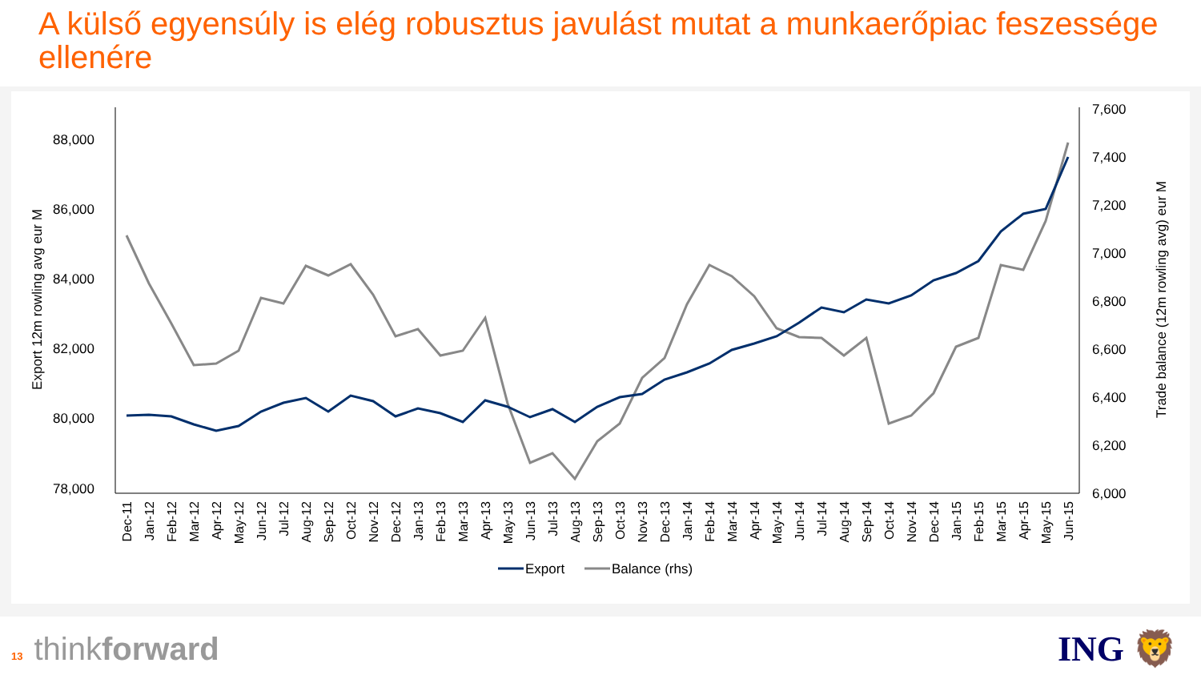A külső egyensúly is elég robusztus javulást mutat a munkaerőpiac feszessége ellenére
88,000
86,000
84,000
82,000
80,000
78,000
7,600
7,400
7,200
7,000
6,800
6,600
6,400
6,200
6,000
Export 12m rowling avg eur M
Trade balance (12m rowling avg) eur M
Dec-11
Jan-12
Feb-12
Mar-12
Apr-12
May-12
Jun-12
Jul-12
Aug-12
Sep-12
Oct-12
Nov-12
Dec-12
Jan-13
Feb-13
Mar-13
Apr-13
May-13
Jun-13
Jul-13
Aug-13
Sep-13
Oct-13
Nov-13
Dec-13
Jan-14
Feb-14
Mar-14
Apr-14
May-14
Jun-14
Jul-14
Aug-14
Sep-14
Oct-14
Nov-14
Dec-14
Jan-15
Feb-15
Mar-15
Apr-15
May-15
Jun-15
Export
Balance (rhs)
13 thinkforward ING 🦁